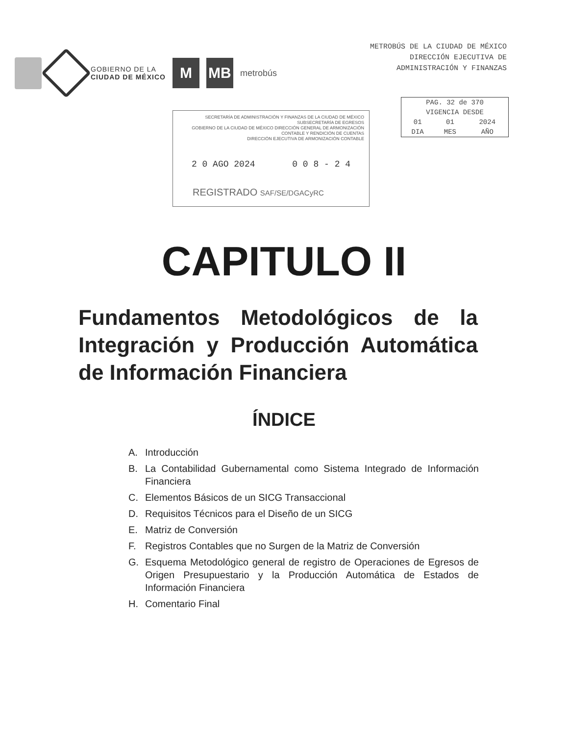GOBIERNO DE LA
CIUDAD DE MÉXICO
M MB
metrobús
METROBÚS DE LA CIUDAD DE MÉXICO
DIRECCIÓN EJECUTIVA DE
ADMINISTRACIÓN Y FINANZAS
| PAG. 32 de 370 | | |
| VIGENCIA DESDE | | |
| 01 | 01 | 2024 |
| DIA | MES | AÑO |
SECRETARÍA DE ADMINISTRACIÓN Y FINANZAS DE LA CIUDAD DE MÉXICO
SUBSECRETARÍA DE EGRESOS
GOBIERNO DE LA CIUDAD DE MÉXICO DIRECCIÓN GENERAL DE ARMONIZACIÓN CONTABLE Y RENDICIÓN DE CUENTAS
DIRECCIÓN EJECUTIVA DE ARMONIZACIÓN CONTABLE
2 0 AGO 2024 0 0 8 - 2 4
REGISTRADO SAF/SE/DGACyRC
CAPITULO II
Fundamentos Metodológicos de la Integración y Producción Automática de Información Financiera
ÍNDICE
A. Introducción
B. La Contabilidad Gubernamental como Sistema Integrado de Información Financiera
C. Elementos Básicos de un SICG Transaccional
D. Requisitos Técnicos para el Diseño de un SICG
E. Matriz de Conversión
F. Registros Contables que no Surgen de la Matriz de Conversión
G. Esquema Metodológico general de registro de Operaciones de Egresos de Origen Presupuestario y la Producción Automática de Estados de Información Financiera
H. Comentario Final